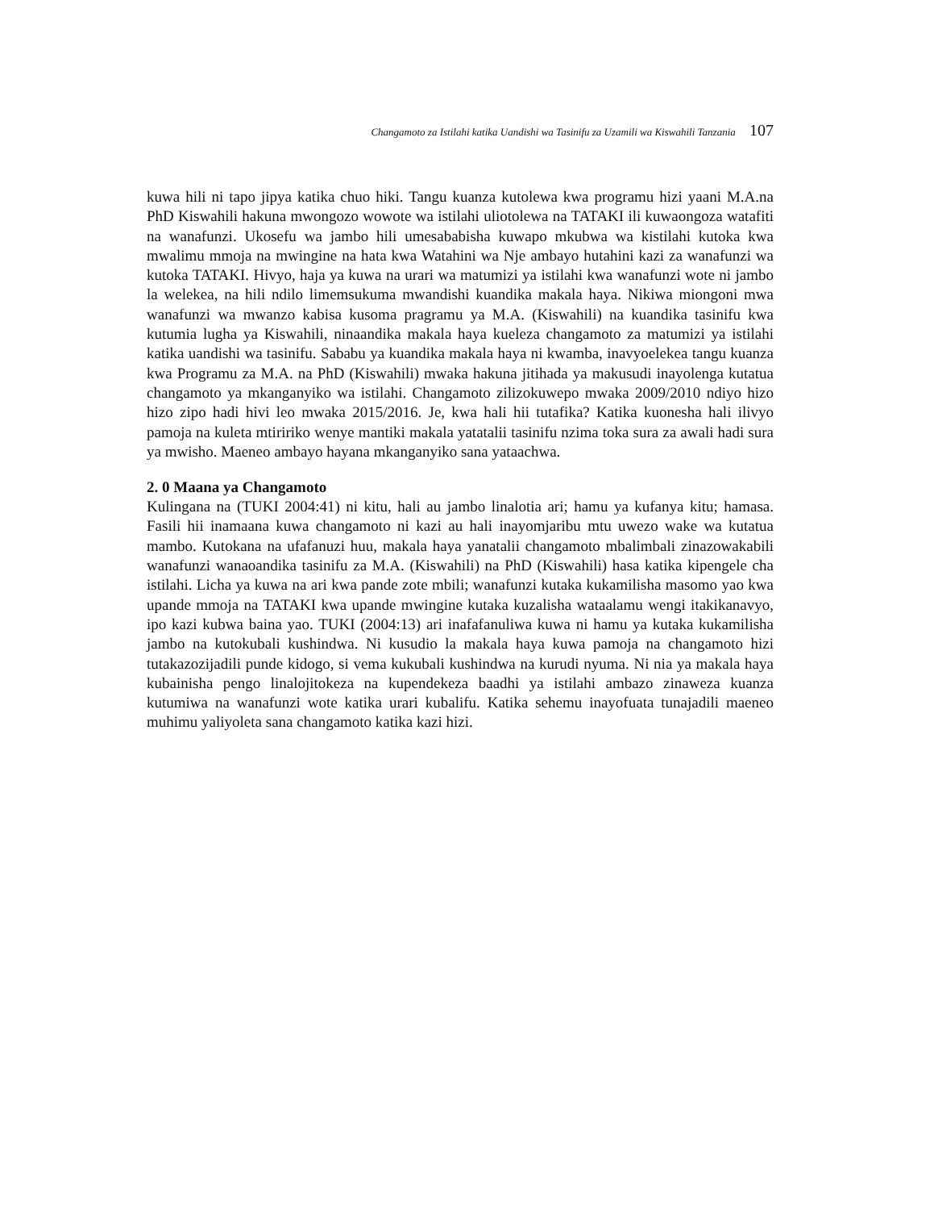Changamoto za Istilahi katika Uandishi wa Tasinifu za Uzamili wa Kiswahili Tanzania 107
kuwa hili ni tapo jipya katika chuo hiki. Tangu kuanza kutolewa kwa programu hizi yaani M.A.na PhD Kiswahili hakuna mwongozo wowote wa istilahi uliotolewa na TATAKI ili kuwaongoza watafiti na wanafunzi. Ukosefu wa jambo hili umesababisha kuwapo mkubwa wa kistilahi kutoka kwa mwalimu mmoja na mwingine na hata kwa Watahini wa Nje ambayo hutahini kazi za wanafunzi wa kutoka TATAKI. Hivyo, haja ya kuwa na urari wa matumizi ya istilahi kwa wanafunzi wote ni jambo la welekea, na hili ndilo limemsukuma mwandishi kuandika makala haya. Nikiwa miongoni mwa wanafunzi wa mwanzo kabisa kusoma pragramu ya M.A. (Kiswahili) na kuandika tasinifu kwa kutumia lugha ya Kiswahili, ninaandika makala haya kueleza changamoto za matumizi ya istilahi katika uandishi wa tasinifu. Sababu ya kuandika makala haya ni kwamba, inavyoelekea tangu kuanza kwa Programu za M.A. na PhD (Kiswahili) mwaka hakuna jitihada ya makusudi inayolenga kutatua changamoto ya mkanganyiko wa istilahi. Changamoto zilizokuwepo mwaka 2009/2010 ndiyo hizo hizo zipo hadi hivi leo mwaka 2015/2016. Je, kwa hali hii tutafika? Katika kuonesha hali ilivyo pamoja na kuleta mtiririko wenye mantiki makala yatatalii tasinifu nzima toka sura za awali hadi sura ya mwisho. Maeneo ambayo hayana mkanganyiko sana yataachwa.
2. 0 Maana ya Changamoto
Kulingana na (TUKI 2004:41) ni kitu, hali au jambo linalotia ari; hamu ya kufanya kitu; hamasa. Fasili hii inamaana kuwa changamoto ni kazi au hali inayomjaribu mtu uwezo wake wa kutatua mambo. Kutokana na ufafanuzi huu, makala haya yanatalii changamoto mbalimbali zinazowakabili wanafunzi wanaoandika tasinifu za M.A. (Kiswahili) na PhD (Kiswahili) hasa katika kipengele cha istilahi. Licha ya kuwa na ari kwa pande zote mbili; wanafunzi kutaka kukamilisha masomo yao kwa upande mmoja na TATAKI kwa upande mwingine kutaka kuzalisha wataalamu wengi itakikanavyo, ipo kazi kubwa baina yao. TUKI (2004:13) ari inafafanuliwa kuwa ni hamu ya kutaka kukamilisha jambo na kutokubali kushindwa. Ni kusudio la makala haya kuwa pamoja na changamoto hizi tutakazozijadili punde kidogo, si vema kukubali kushindwa na kurudi nyuma. Ni nia ya makala haya kubainisha pengo linalojitokeza na kupendekeza baadhi ya istilahi ambazo zinaweza kuanza kutumiwa na wanafunzi wote katika urari kubalifu. Katika sehemu inayofuata tunajadili maeneo muhimu yaliyoleta sana changamoto katika kazi hizi.